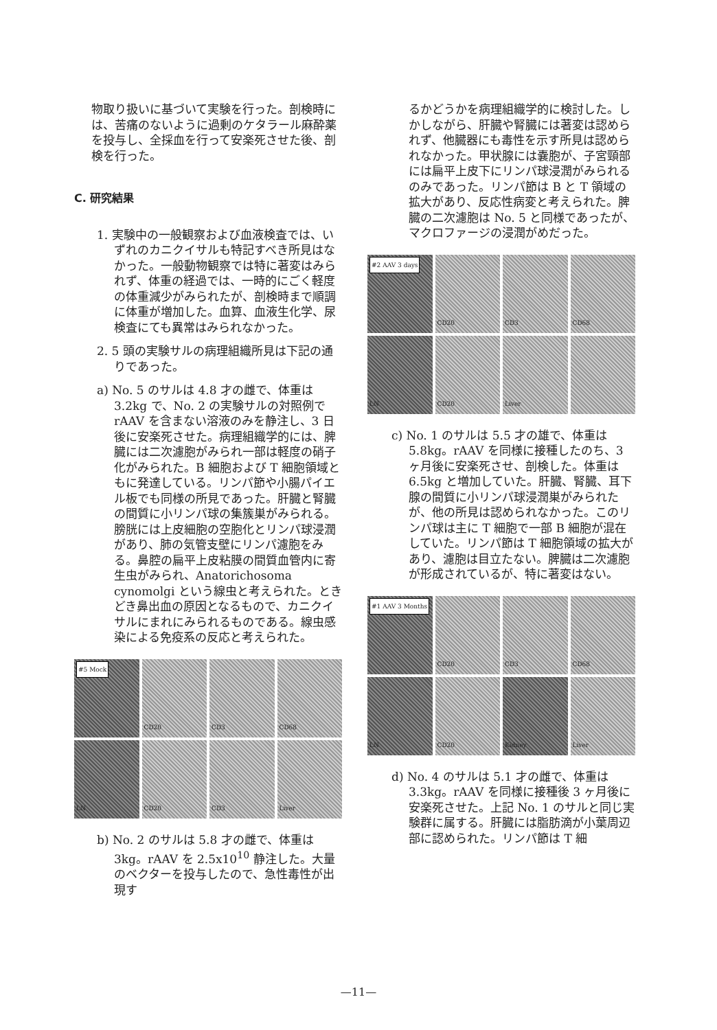物取り扱いに基づいて実験を行った。剖検時には、苦痛のないように過剰のケタラール麻酔薬を投与し、全採血を行って安楽死させた後、剖検を行った。
C. 研究結果
1. 実験中の一般観察および血液検査では、いずれのカニクイサルも特記すべき所見はなかった。一般動物観察では特に著変はみられず、体重の経過では、一時的にごく軽度の体重減少がみられたが、剖検時まで順調に体重が増加した。血算、血液生化学、尿検査にても異常はみられなかった。
2. 5 頭の実験サルの病理組織所見は下記の通りであった。
a) No. 5 のサルは 4.8 才の雌で、体重は 3.2kg で、No. 2 の実験サルの対照例で rAAV を含まない溶液のみを静注し、3 日後に安楽死させた。病理組織学的には、脾臓には二次濾胞がみられ一部は軽度の硝子化がみられた。B 細胞および T 細胞領域ともに発達している。リンパ節や小腸パイエル板でも同様の所見であった。肝臓と腎臓の間質に小リンパ球の集簇巣がみられる。膀胱には上皮細胞の空胞化とリンパ球浸潤があり、肺の気管支壁にリンパ濾胞をみる。鼻腔の扁平上皮粘膜の間質血管内に寄生虫がみられ、Anatorichosoma cynomolgi という線虫と考えられた。ときどき鼻出血の原因となるもので、カニクイサルにまれにみられるものである。線虫感染による免疫系の反応と考えられた。
#5 Mock
CD20
CD3
CD68
LN
CD20
CD3
Liver
b) No. 2 のサルは 5.8 才の雌で、体重は 3kg。rAAV を 2.5x10<sup>10</sup> 静注した。大量のベクターを投与したので、急性毒性が出現す
るかどうかを病理組織学的に検討した。しかしながら、肝臓や腎臓には著変は認められず、他臓器にも毒性を示す所見は認められなかった。甲状腺には嚢胞が、子宮頸部には扁平上皮下にリンパ球浸潤がみられるのみであった。リンパ節は B と T 領域の拡大があり、反応性病変と考えられた。脾臓の二次濾胞は No. 5 と同様であったが、マクロファージの浸潤がめだった。
#2 AAV 3 days
CD20
CD3
CD68
LN
CD20
Liver
c) No. 1 のサルは 5.5 才の雄で、体重は 5.8kg。rAAV を同様に接種したのち、3 ヶ月後に安楽死させ、剖検した。体重は 6.5kg と増加していた。肝臓、腎臓、耳下腺の間質に小リンパ球浸潤巣がみられたが、他の所見は認められなかった。このリンパ球は主に T 細胞で一部 B 細胞が混在していた。リンパ節は T 細胞領域の拡大があり、濾胞は目立たない。脾臓は二次濾胞が形成されているが、特に著変はない。
#1 AAV 3 Months
CD20
CD3
CD68
LN
CD20
Kidney
Liver
d) No. 4 のサルは 5.1 才の雌で、体重は 3.3kg。rAAV を同様に接種後 3 ヶ月後に安楽死させた。上記 No. 1 のサルと同じ実験群に属する。肝臓には脂肪滴が小葉周辺部に認められた。リンパ節は T 細
—11—